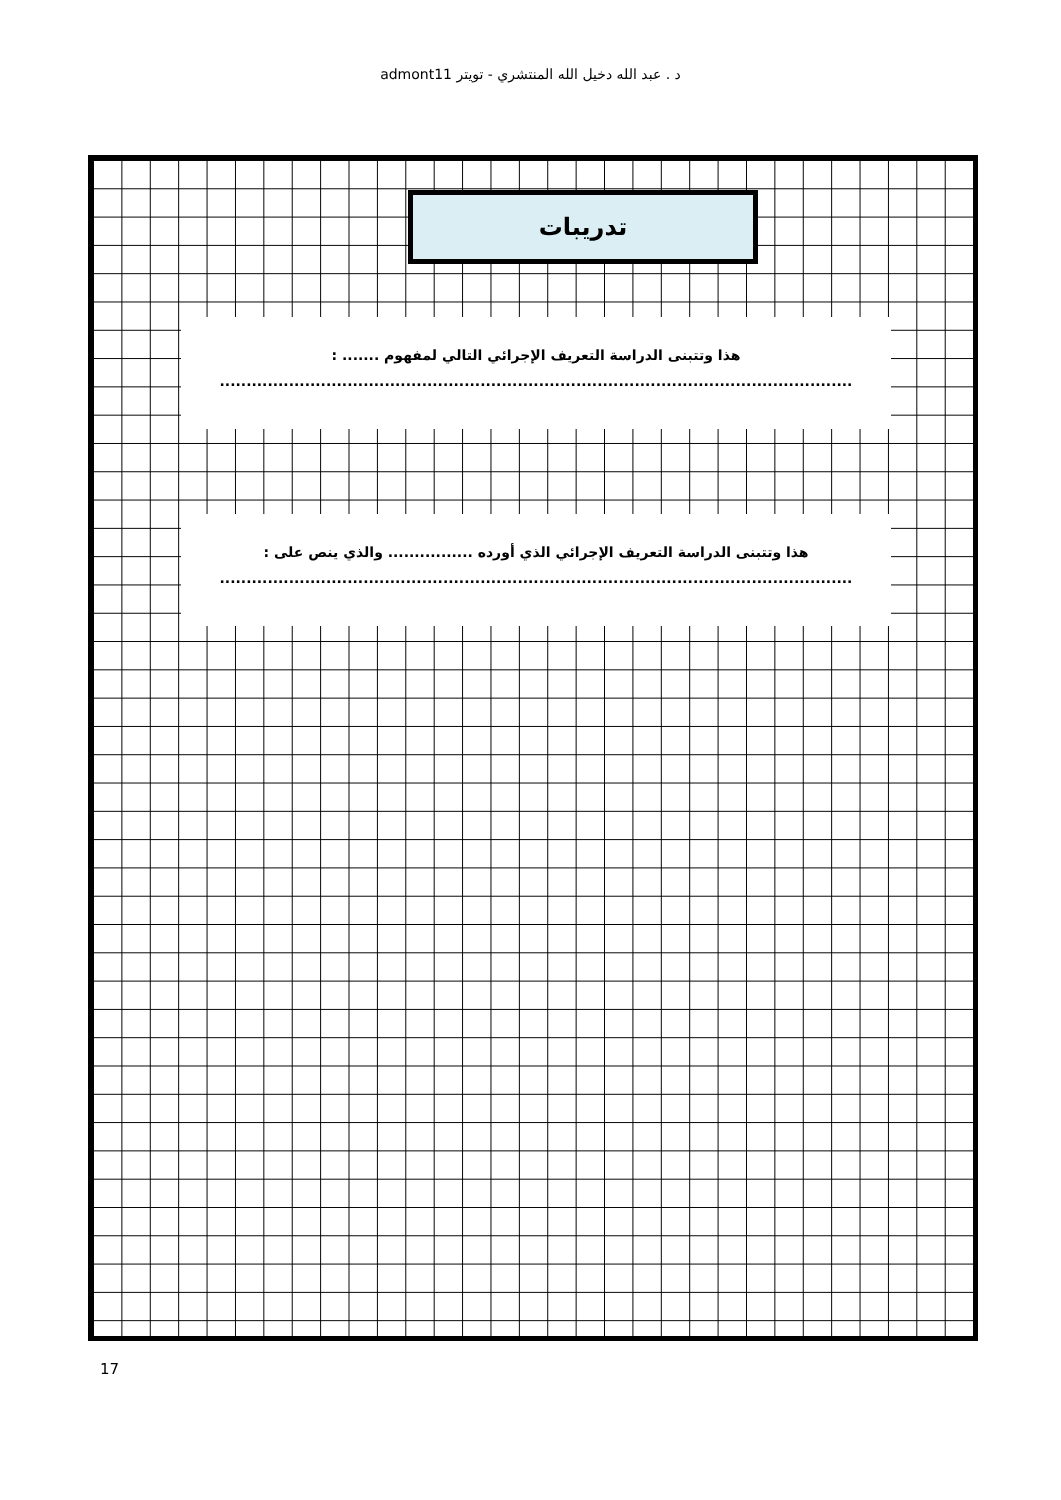د . عبد الله دخيل الله المنتشري - تويتر admont11
تدريبات
هذا وتتبنى الدراسة التعريف الإجرائي التالي لمفهوم ....... :
.......................................................................................................................
هذا وتتبنى الدراسة التعريف الإجرائي الذي أورده ................ والذي ينص على :
.......................................................................................................................
17